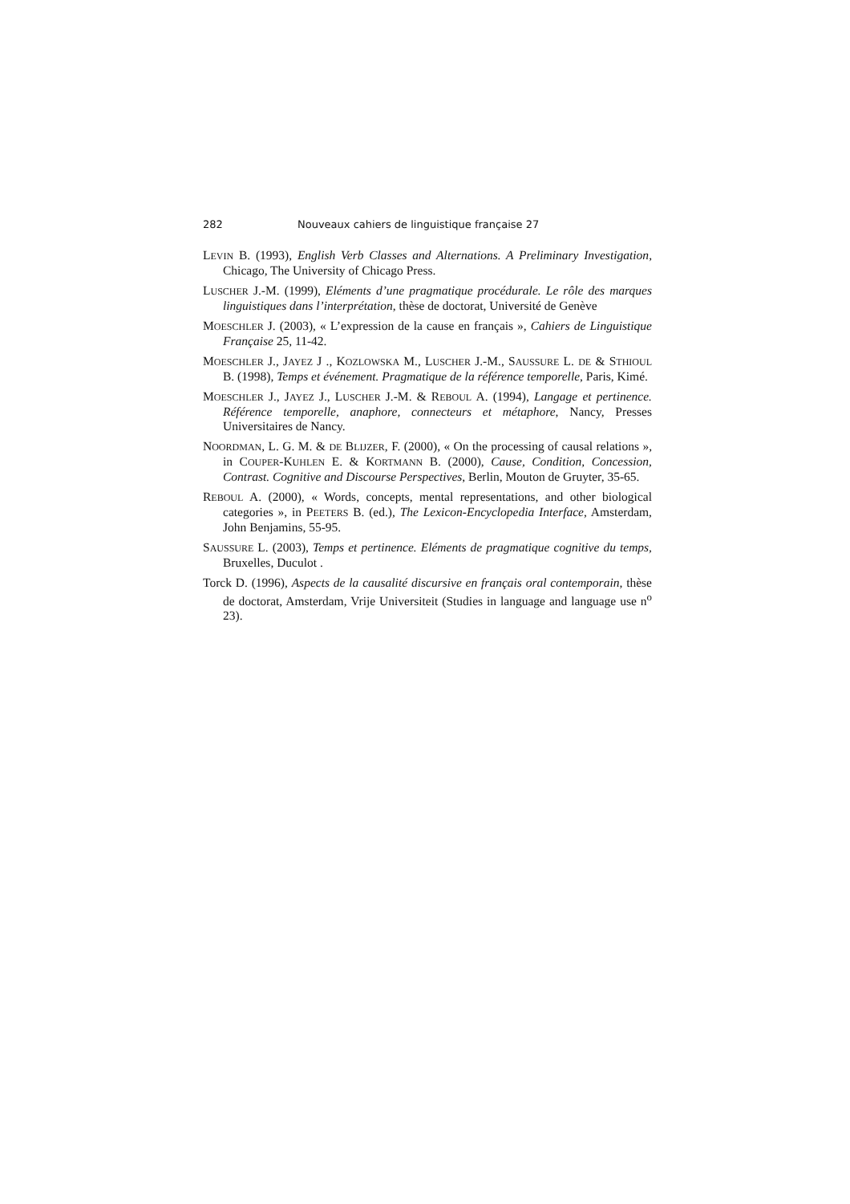282 Nouveaux cahiers de linguistique française 27
LEVIN B. (1993), English Verb Classes and Alternations. A Preliminary Investigation, Chicago, The University of Chicago Press.
LUSCHER J.-M. (1999), Eléments d’une pragmatique procédurale. Le rôle des marques linguistiques dans l’interprétation, thèse de doctorat, Université de Genève
MOESCHLER J. (2003), « L’expression de la cause en français », Cahiers de Linguistique Française 25, 11-42.
MOESCHLER J., JAYEZ J ., KOZLOWSKA M., LUSCHER J.-M., SAUSSURE L. DE & STHIOUL B. (1998), Temps et événement. Pragmatique de la référence temporelle, Paris, Kimé.
MOESCHLER J., JAYEZ J., LUSCHER J.-M. & REBOUL A. (1994), Langage et pertinence. Référence temporelle, anaphore, connecteurs et métaphore, Nancy, Presses Universitaires de Nancy.
NOORDMAN, L. G. M. & DE BLIJZER, F. (2000), « On the processing of causal relations », in COUPER-KUHLEN E. & KORTMANN B. (2000), Cause, Condition, Concession, Contrast. Cognitive and Discourse Perspectives, Berlin, Mouton de Gruyter, 35-65.
REBOUL A. (2000), « Words, concepts, mental representations, and other biological categories », in PEETERS B. (ed.), The Lexicon-Encyclopedia Interface, Amsterdam, John Benjamins, 55-95.
SAUSSURE L. (2003), Temps et pertinence. Eléments de pragmatique cognitive du temps, Bruxelles, Duculot .
Torck D. (1996), Aspects de la causalité discursive en français oral contemporain, thèse de doctorat, Amsterdam, Vrije Universiteit (Studies in language and language use n<sup>o</sup> 23).